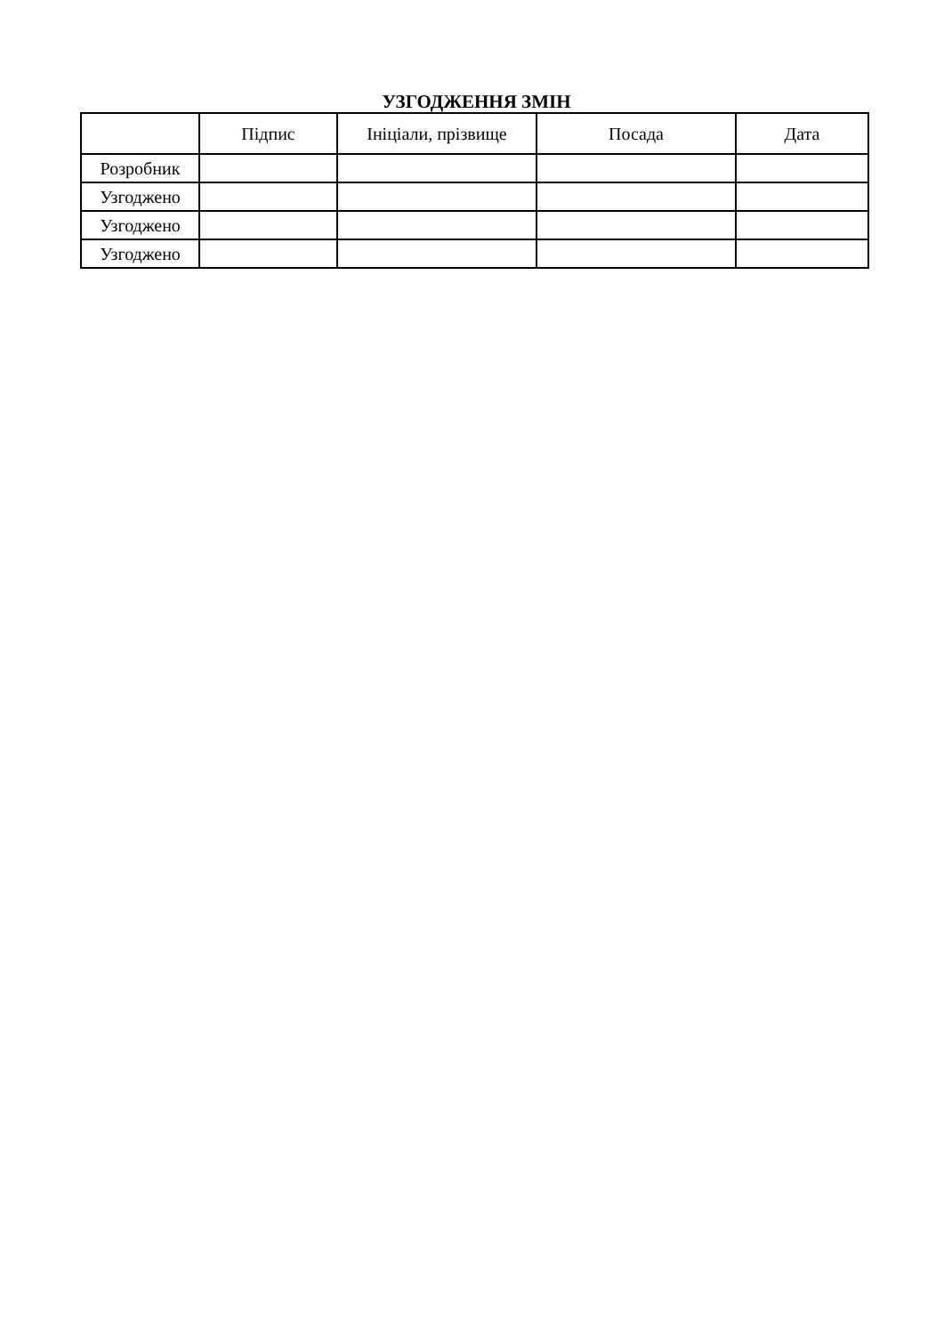УЗГОДЖЕННЯ ЗМІН
| | Підпис | Ініціали, прізвище | Посада | Дата |
| --- | --- | --- | --- | --- |
| Розробник | | | | |
| Узгоджено | | | | |
| Узгоджено | | | | |
| Узгоджено | | | | |